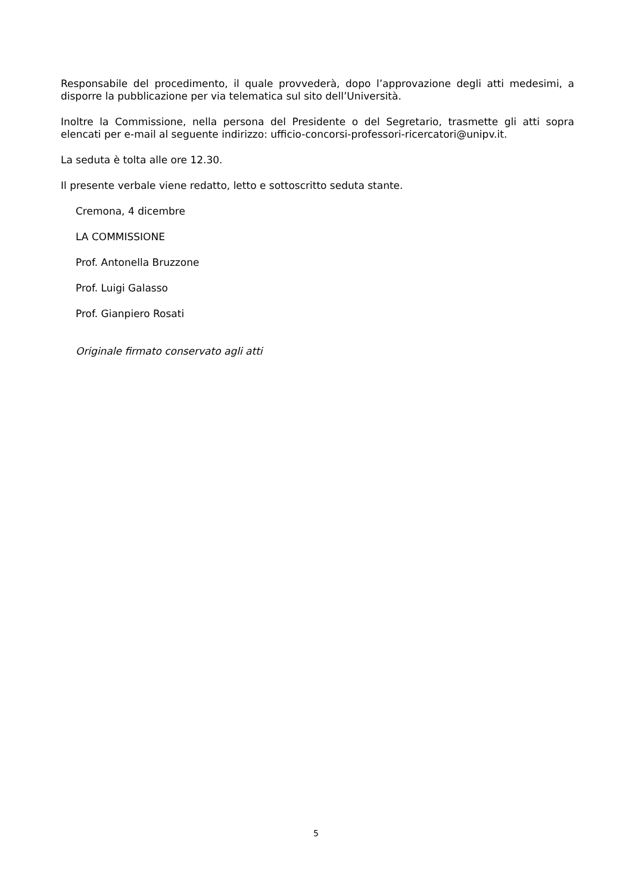Responsabile del procedimento, il quale provvederà, dopo l’approvazione degli atti medesimi, a disporre la pubblicazione per via telematica sul sito dell’Università.
Inoltre la Commissione, nella persona del Presidente o del Segretario, trasmette gli atti sopra elencati per e-mail al seguente indirizzo: ufficio-concorsi-professori-ricercatori@unipv.it.
La seduta è tolta alle ore 12.30.
Il presente verbale viene redatto, letto e sottoscritto seduta stante.
Cremona, 4 dicembre
LA COMMISSIONE
Prof. Antonella Bruzzone
Prof. Luigi Galasso
Prof. Gianpiero Rosati
Originale firmato conservato agli atti
5